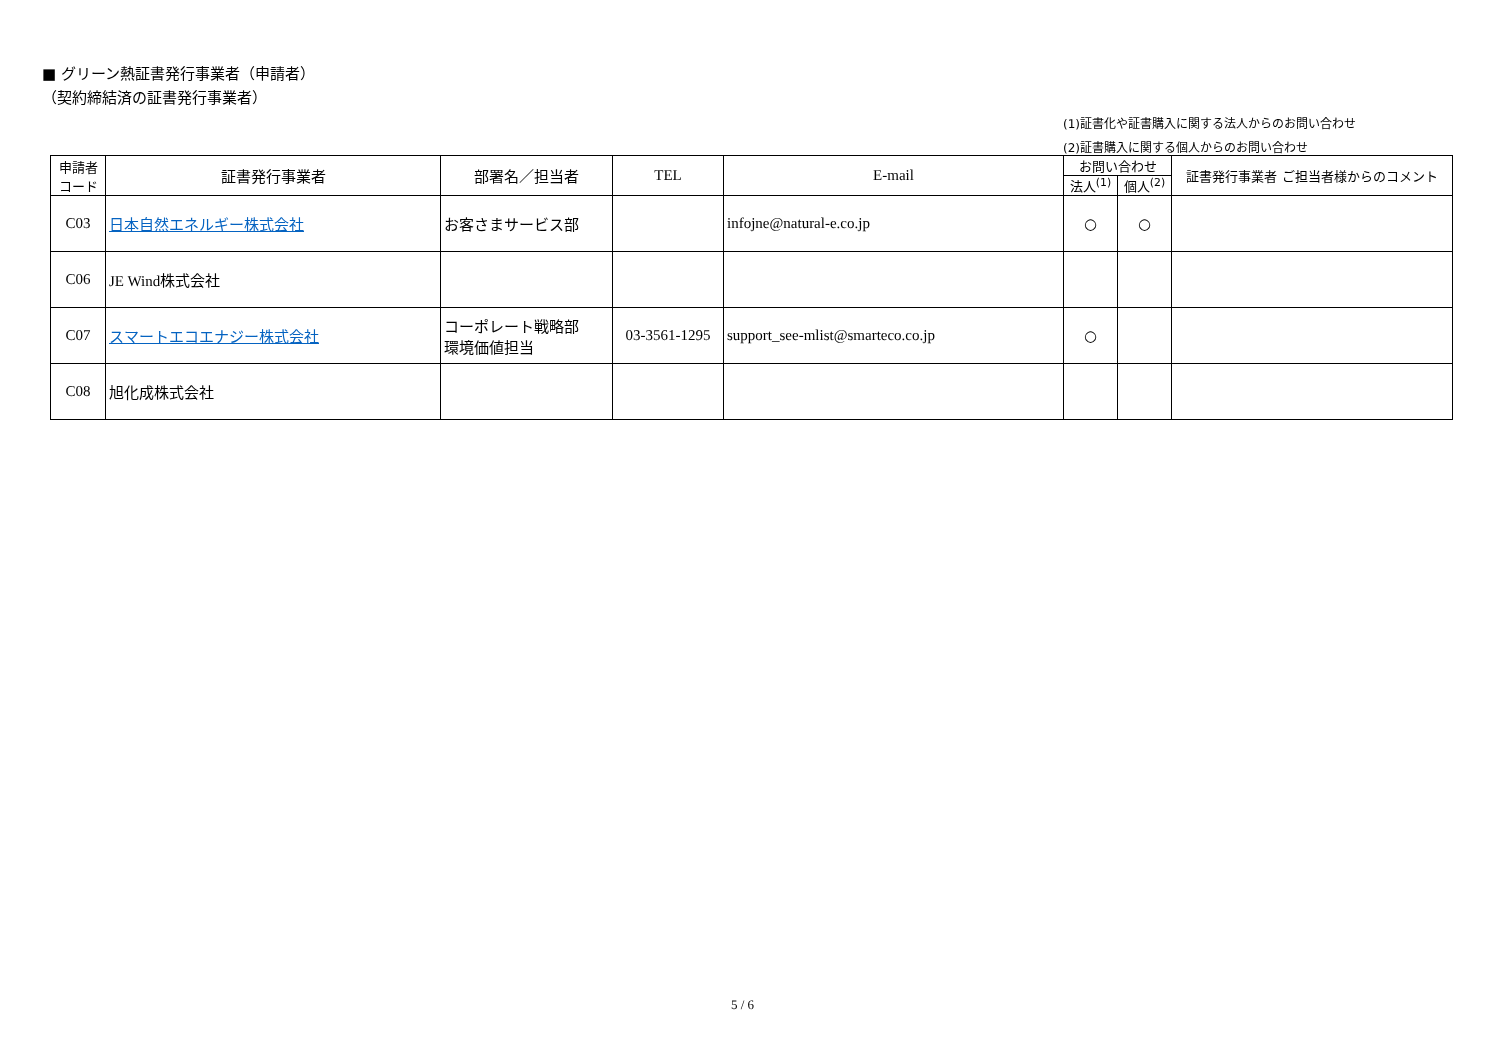■ グリーン熱証書発行事業者（申請者）
（契約締結済の証書発行事業者）
(1)証書化や証書購入に関する法人からのお問い合わせ
(2)証書購入に関する個人からのお問い合わせ
| 申請者 コード | 証書発行事業者 | 部署名／担当者 | TEL | E-mail | お問い合わせ | | 証書発行事業者 ご担当者様からのコメント |
| --- | --- | --- | --- | --- | --- | --- | --- |
| | | | | | 法人<sup>(1)</sup> | 個人<sup>(2)</sup> | |
| C03 | 日本自然エネルギー株式会社 | お客さまサービス部 | | infojne@natural-e.co.jp | ○ | ○ | |
| C06 | JE Wind 株式会社 | | | | | | |
| C07 | スマートエコエナジー株式会社 | コーポレート戦略部 環境価値担当 | 03-3561-1295 | support_see-mlist@smarteco.co.jp | ○ | | |
| C08 | 旭化成株式会社 | | | | | | |
5 / 6